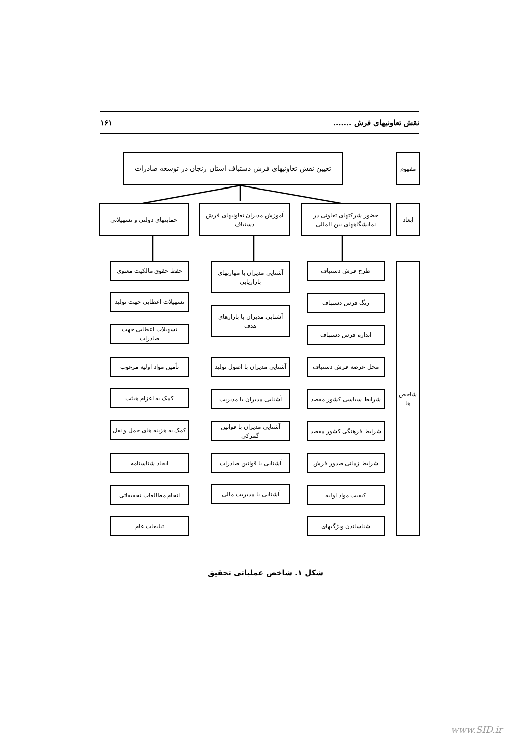نقش تعاونیهای فرش ....... ۱۶۱
مفهوم
تعیین نقش تعاونیهای فرش دستباف استان زنجان در توسعه صادرات
ابعاد
حضور شرکتهای تعاونی در نمایشگاههای بین المللی
آموزش مدیران تعاونیهای فرش دستباف
حمایتهای دولتی و تسهیلاتی
شاخص ها
طرح فرش دستباف
رنگ فرش دستباف
اندازه فرش دستباف
محل عرضه فرش دستباف
شرایط سیاسی کشور مقصد
شرایط فرهنگی کشور مقصد
شرایط زمانی صدور فرش
کیفیت مواد اولیه
شناساندن ویژگیهای
آشنایی مدیران با مهارتهای بازاریابی
آشنایی مدیران با بازارهای هدف
آشنایی مدیران با اصول تولید
آشنایی مدیران با مدیریت
آشنایی مدیران با قوانین گمرکی
آشنایی با قوانین صادرات
آشنایی با مدیریت مالی
حفظ حقوق مالکیت معنوی
تسهیلات اعطایی جهت تولید
تسهیلات اعطایی جهت صادرات
تأمین مواد اولیه مرغوب
کمک به اعزام هیئت
کمک به هزینه های حمل و نقل
ایجاد شناسنامه
انجام مطالعات تحقیقاتی
تبلیغات عام
شکل ۱. شاخص عملیاتی تحقیق
www.SID.ir